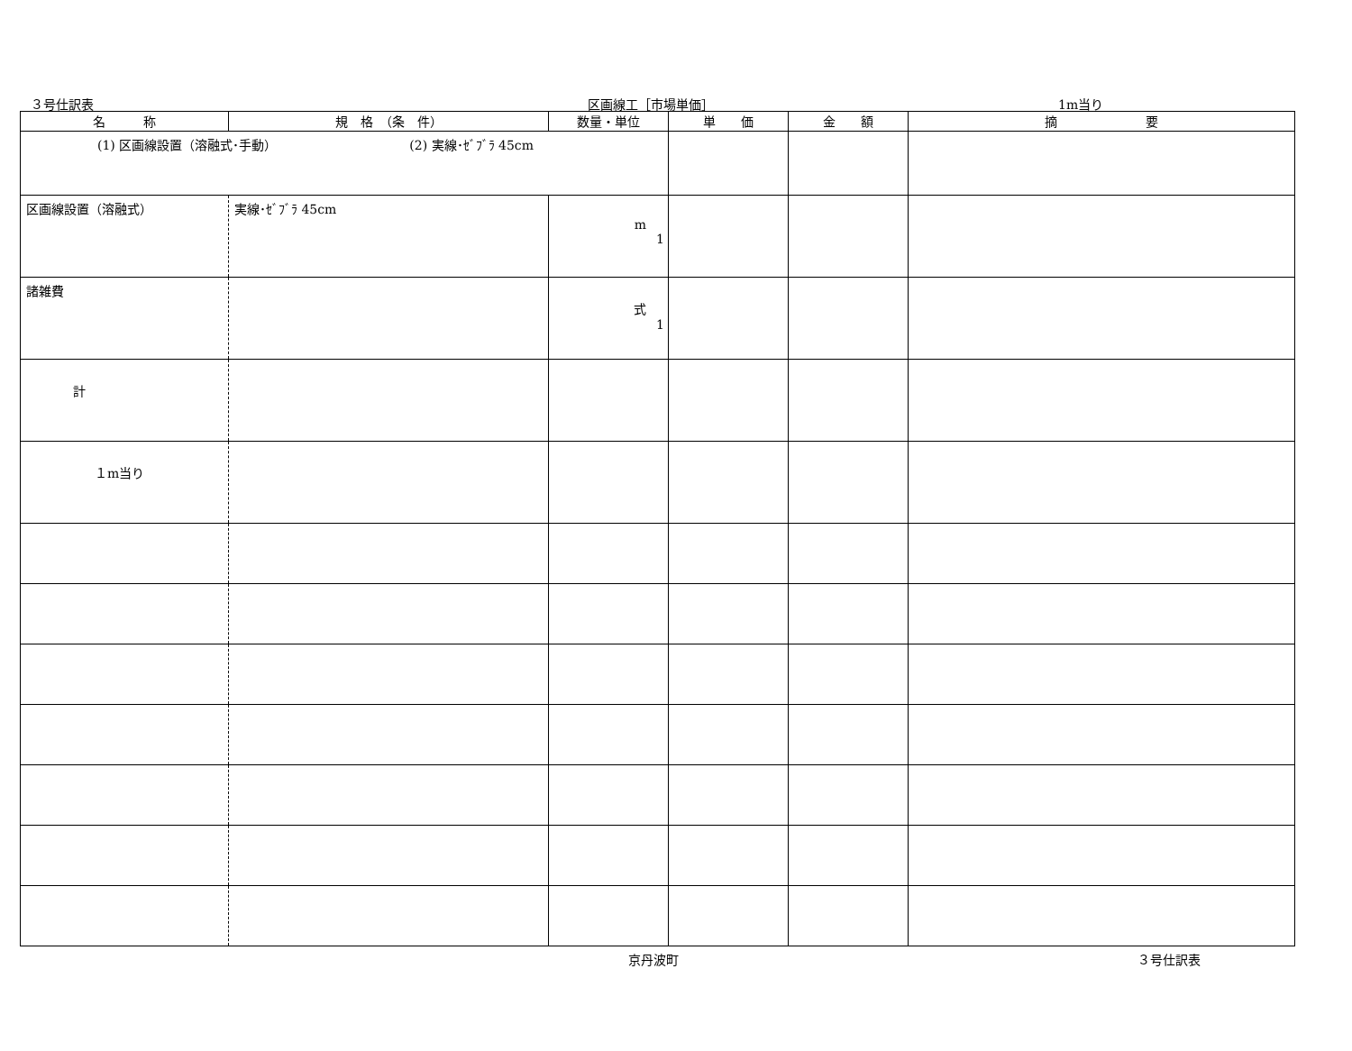３号仕訳表 区画線工［市場単価］ 1m当り
| 名 称 | 規 格 （条 件） | 数量・単位 | 単 価 | 金 額 | 摘 要 |
| --- | --- | --- | --- | --- | --- |
| (1) 区画線設置（溶融式･手動） (2) 実線･ｾﾞﾌﾞﾗ 45cm | | | | | |
| 区画線設置（溶融式） | 実線･ｾﾞﾌﾞﾗ 45cm | m 1 | | | |
| 諸雑費 | | 式 1 | | | |
| 計 | | | | | |
| １m当り | | | | | |
京丹波町 ３号仕訳表